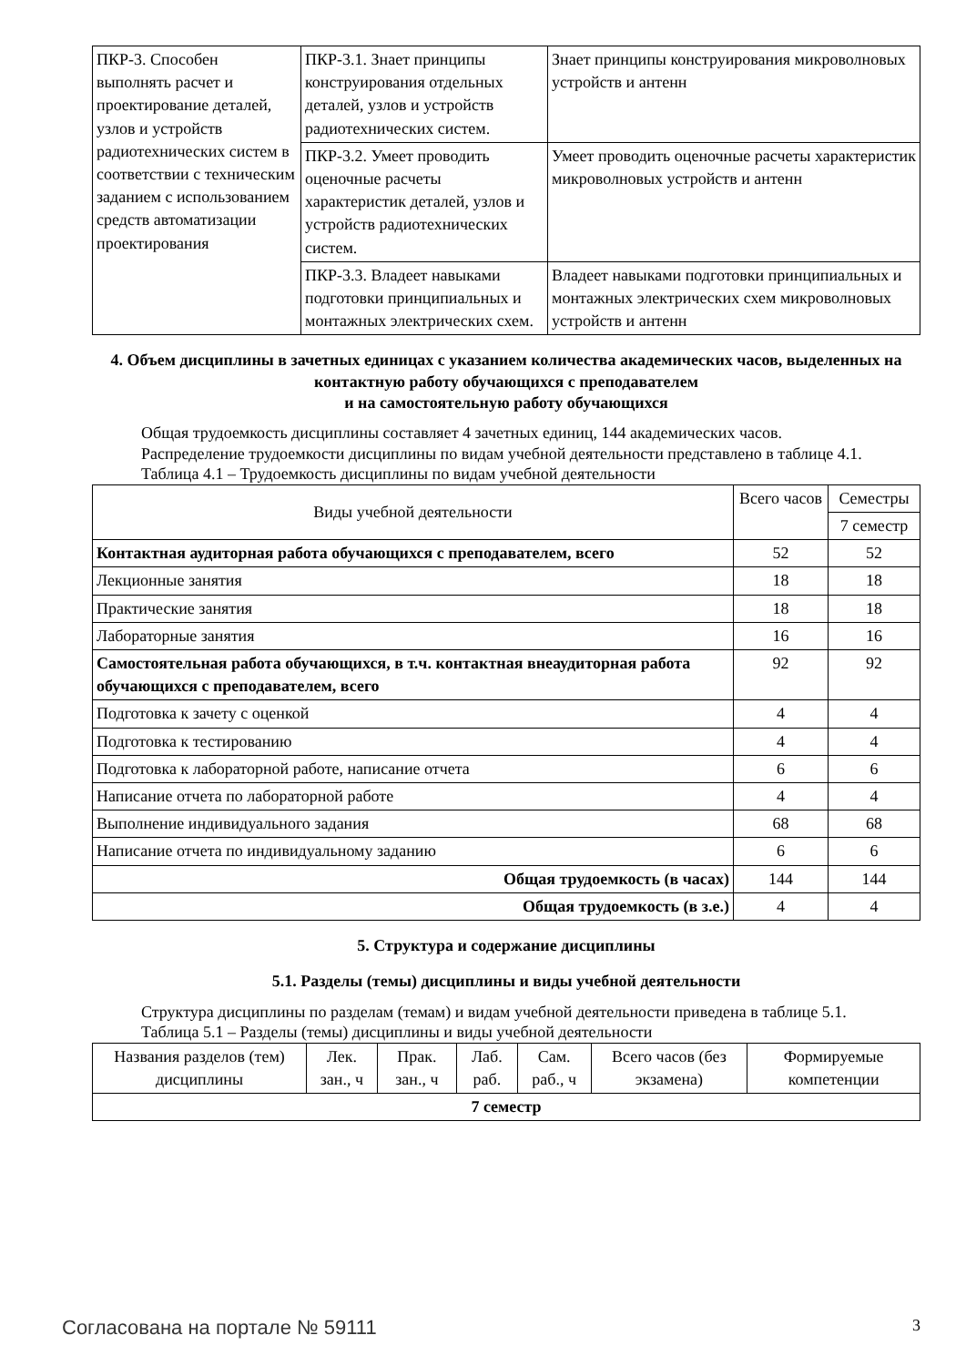| ПКР-3. Способен выполнять расчет и проектирование деталей, узлов и устройств радиотехнических систем в соответствии с техническим заданием с использованием средств автоматизации проектирования | ПКР-3.1. Знает принципы конструирования отдельных деталей, узлов и устройств радиотехнических систем. | Знает принципы конструирования микроволновых устройств и антенн |
| | ПКР-3.2. Умеет проводить оценочные расчеты характеристик деталей, узлов и устройств радиотехнических систем. | Умеет проводить оценочные расчеты характеристик микроволновых устройств и антенн |
| | ПКР-3.3. Владеет навыками подготовки принципиальных и монтажных электрических схем. | Владеет навыками подготовки принципиальных и монтажных электрических схем микроволновых устройств и антенн |
4. Объем дисциплины в зачетных единицах с указанием количества академических часов, выделенных на контактную работу обучающихся с преподавателем
и на самостоятельную работу обучающихся
Общая трудоемкость дисциплины составляет 4 зачетных единиц, 144 академических часов.
Распределение трудоемкости дисциплины по видам учебной деятельности представлено в таблице 4.1.
Таблица 4.1 – Трудоемкость дисциплины по видам учебной деятельности
| Виды учебной деятельности | Всего часов | Семестры |
| --- | --- | --- |
| | | 7 семестр |
| Контактная аудиторная работа обучающихся с преподавателем, всего | 52 | 52 |
| Лекционные занятия | 18 | 18 |
| Практические занятия | 18 | 18 |
| Лабораторные занятия | 16 | 16 |
| Самостоятельная работа обучающихся, в т.ч. контактная внеаудиторная работа обучающихся с преподавателем, всего | 92 | 92 |
| Подготовка к зачету с оценкой | 4 | 4 |
| Подготовка к тестированию | 4 | 4 |
| Подготовка к лабораторной работе, написание отчета | 6 | 6 |
| Написание отчета по лабораторной работе | 4 | 4 |
| Выполнение индивидуального задания | 68 | 68 |
| Написание отчета по индивидуальному заданию | 6 | 6 |
| Общая трудоемкость (в часах) | 144 | 144 |
| Общая трудоемкость (в з.е.) | 4 | 4 |
5. Структура и содержание дисциплины
5.1. Разделы (темы) дисциплины и виды учебной деятельности
Структура дисциплины по разделам (темам) и видам учебной деятельности приведена в таблице 5.1.
Таблица 5.1 – Разделы (темы) дисциплины и виды учебной деятельности
| Названия разделов (тем) дисциплины | Лек. зан., ч | Прак. зан., ч | Лаб. раб. | Сам. раб., ч | Всего часов (без экзамена) | Формируемые компетенции |
| --- | --- | --- | --- | --- | --- | --- |
| 7 семестр | | | | | | |
Согласована на портале № 59111 3